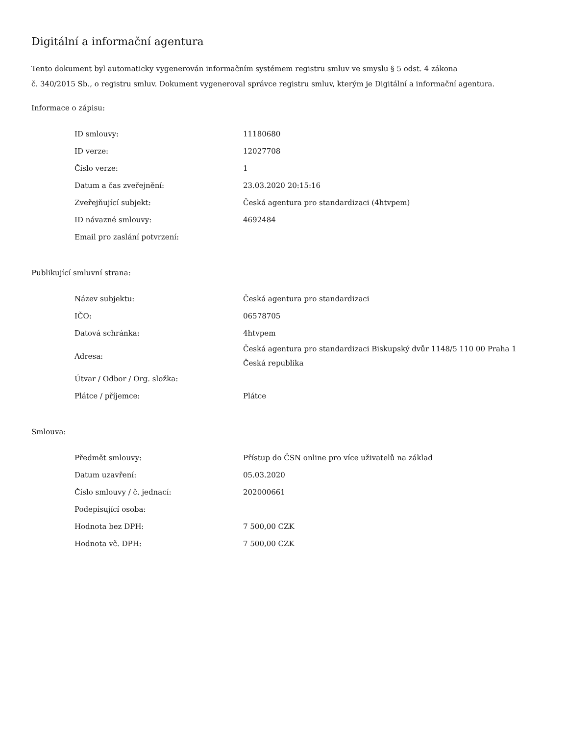Digitální a informační agentura
Tento dokument byl automaticky vygenerován informačním systémem registru smluv ve smyslu § 5 odst. 4 zákona
č. 340/2015 Sb., o registru smluv. Dokument vygeneroval správce registru smluv, kterým je Digitální a informační agentura.
Informace o zápisu:
| ID smlouvy: | 11180680 |
| ID verze: | 12027708 |
| Číslo verze: | 1 |
| Datum a čas zveřejnění: | 23.03.2020 20:15:16 |
| Zveřejňující subjekt: | Česká agentura pro standardizaci (4htvpem) |
| ID návazné smlouvy: | 4692484 |
| Email pro zaslání potvrzení: | |
Publikující smluvní strana:
| Název subjektu: | Česká agentura pro standardizaci |
| IČO: | 06578705 |
| Datová schránka: | 4htvpem |
| Adresa: | Česká agentura pro standardizaci Biskupský dvůr 1148/5 110 00 Praha 1 Česká republika |
| Útvar / Odbor / Org. složka: | |
| Plátce / příjemce: | Plátce |
Smlouva:
| Předmět smlouvy: | Přístup do ČSN online pro více uživatelů na základ |
| Datum uzavření: | 05.03.2020 |
| Číslo smlouvy / č. jednací: | 202000661 |
| Podepisující osoba: | |
| Hodnota bez DPH: | 7 500,00 CZK |
| Hodnota vč. DPH: | 7 500,00 CZK |